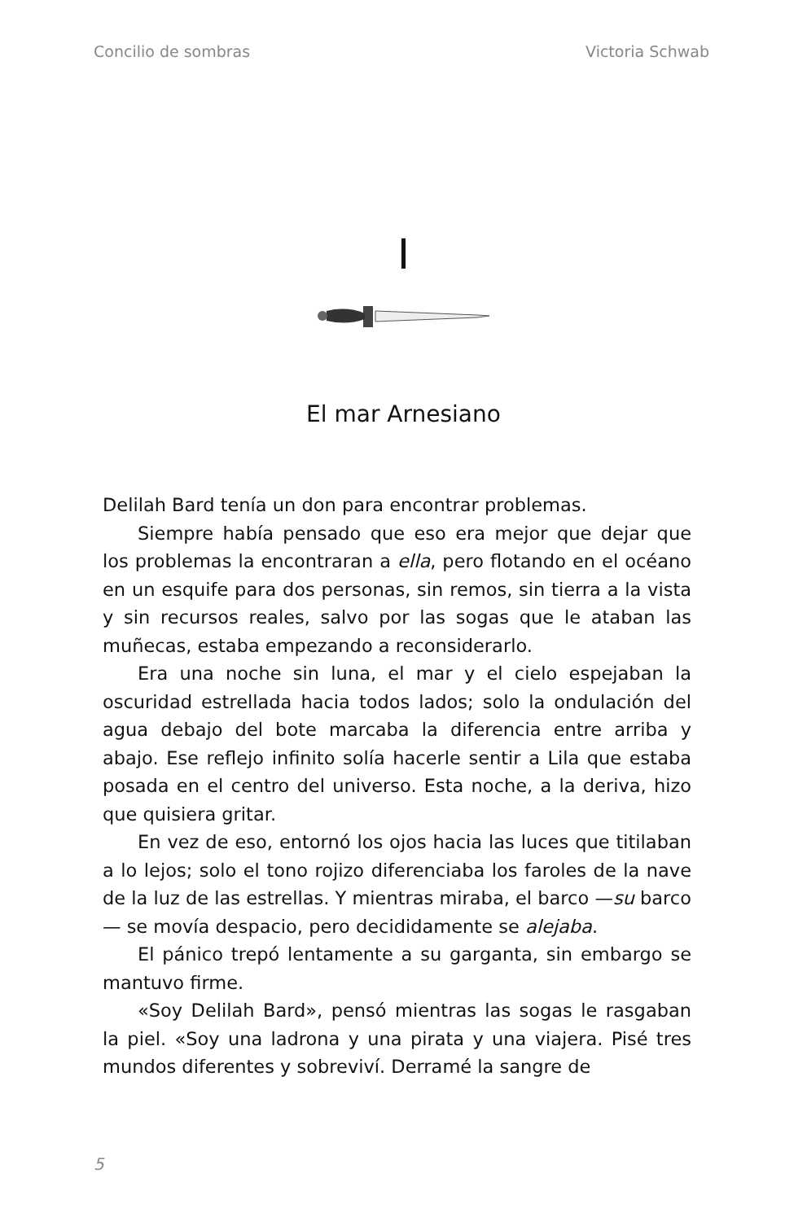Concilio de sombras Victoria Schwab
I
El mar Arnesiano
Delilah Bard tenía un don para encontrar problemas.
Siempre había pensado que eso era mejor que dejar que los problemas la encontraran a ella, pero flotando en el océano en un esquife para dos personas, sin remos, sin tierra a la vista y sin recursos reales, salvo por las sogas que le ataban las muñecas, estaba empezando a reconsiderarlo.
Era una noche sin luna, el mar y el cielo espejaban la oscuridad estrellada hacia todos lados; solo la ondulación del agua debajo del bote marcaba la diferencia entre arriba y abajo. Ese reflejo infinito solía hacerle sentir a Lila que estaba posada en el centro del universo. Esta noche, a la deriva, hizo que quisiera gritar.
En vez de eso, entornó los ojos hacia las luces que titilaban a lo lejos; solo el tono rojizo diferenciaba los faroles de la nave de la luz de las estrellas. Y mientras miraba, el barco —su barco— se movía despacio, pero decididamente se alejaba.
El pánico trepó lentamente a su garganta, sin embargo se mantuvo firme.
«Soy Delilah Bard», pensó mientras las sogas le rasgaban la piel. «Soy una ladrona y una pirata y una viajera. Pisé tres mundos diferentes y sobreviví. Derramé la sangre de
5